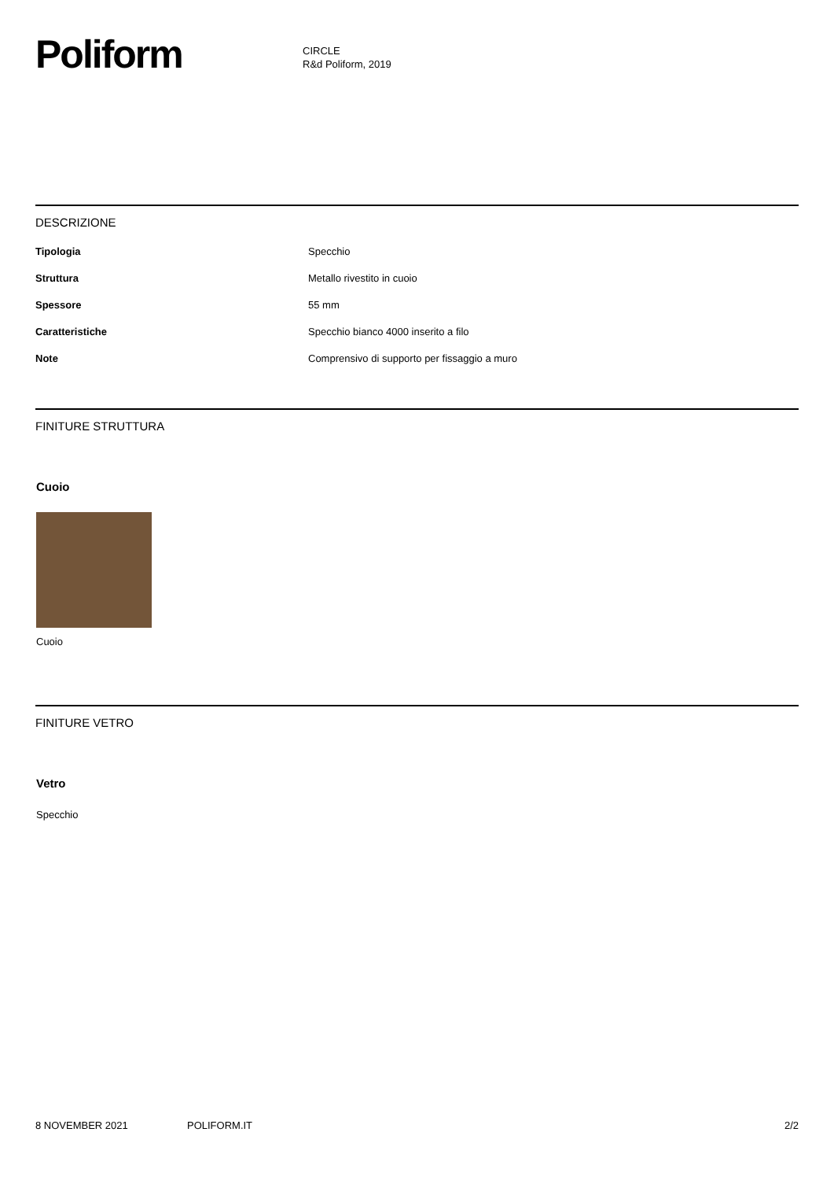Poliform
CIRCLE
R&d Poliform, 2019
DESCRIZIONE
| Tipologia | Specchio |
| Struttura | Metallo rivestito in cuoio |
| Spessore | 55 mm |
| Caratteristiche | Specchio bianco 4000 inserito a filo |
| Note | Comprensivo di supporto per fissaggio a muro |
FINITURE STRUTTURA
Cuoio
Cuoio
FINITURE VETRO
Vetro
Specchio
8 NOVEMBER 2021 POLIFORM.IT 2/2